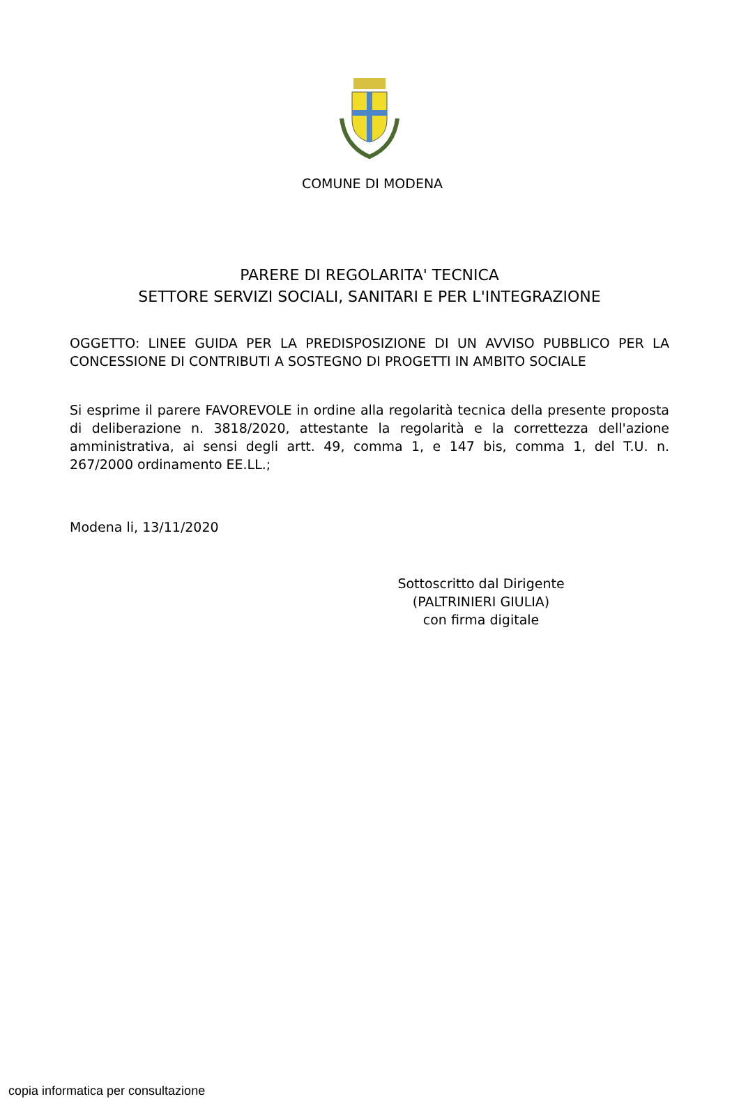COMUNE DI MODENA
PARERE DI REGOLARITA' TECNICA
SETTORE SERVIZI SOCIALI, SANITARI E PER L'INTEGRAZIONE
OGGETTO: LINEE GUIDA PER LA PREDISPOSIZIONE DI UN AVVISO PUBBLICO PER LA CONCESSIONE DI CONTRIBUTI A SOSTEGNO DI PROGETTI IN AMBITO SOCIALE
Si esprime il parere FAVOREVOLE in ordine alla regolarità tecnica della presente proposta di deliberazione n. 3818/2020, attestante la regolarità e la correttezza dell'azione amministrativa, ai sensi degli artt. 49, comma 1, e 147 bis, comma 1, del T.U. n. 267/2000 ordinamento EE.LL.;
Modena li, 13/11/2020
Sottoscritto dal Dirigente
(PALTRINIERI GIULIA)
con firma digitale
copia informatica per consultazione